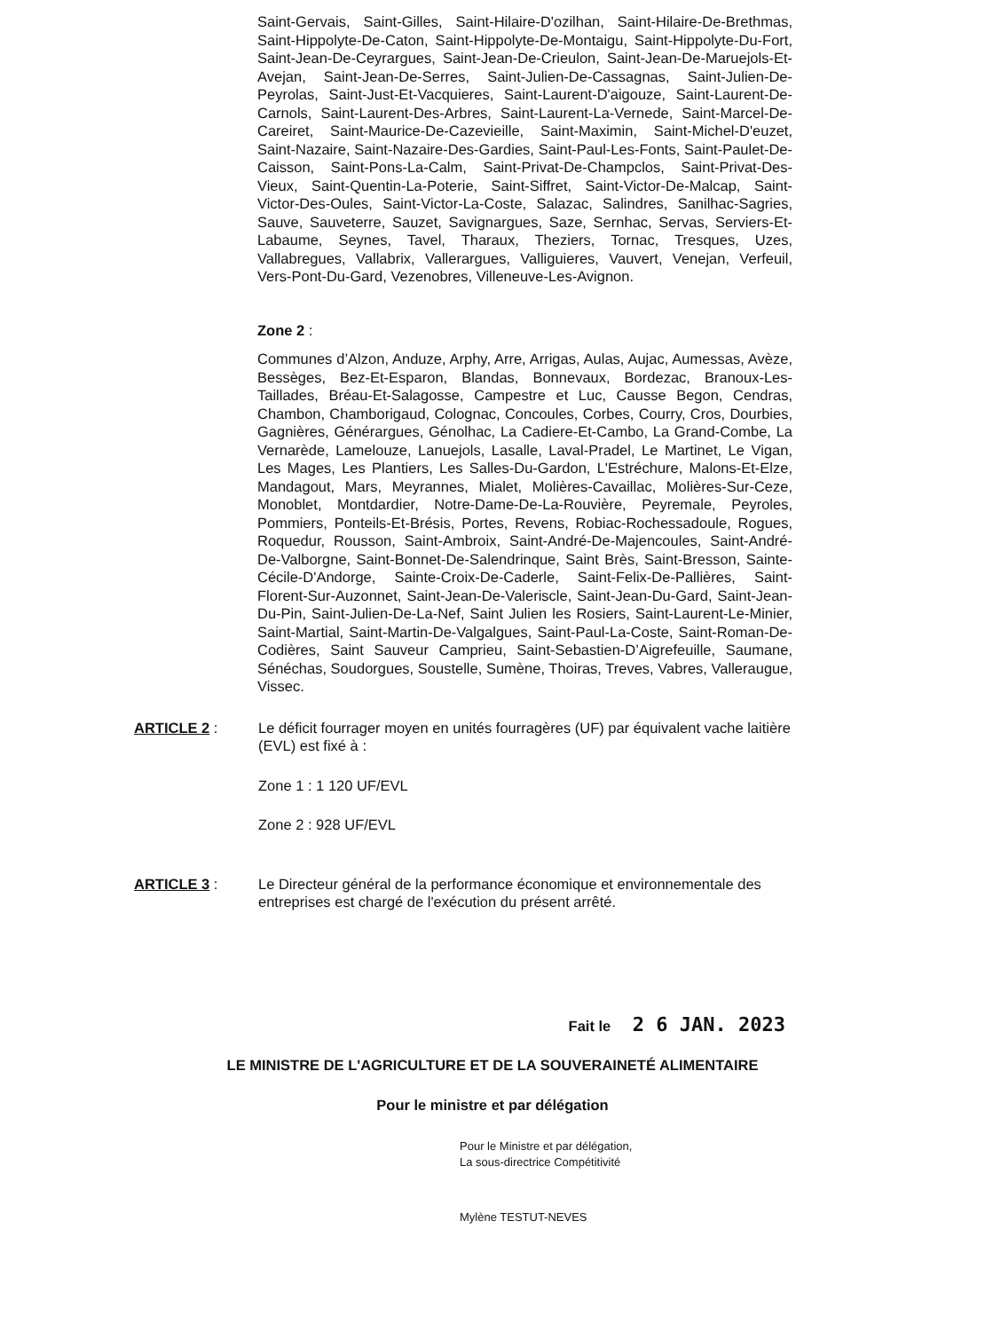Saint-Gervais, Saint-Gilles, Saint-Hilaire-D'ozilhan, Saint-Hilaire-De-Brethmas, Saint-Hippolyte-De-Caton, Saint-Hippolyte-De-Montaigu, Saint-Hippolyte-Du-Fort, Saint-Jean-De-Ceyrargues, Saint-Jean-De-Crieulon, Saint-Jean-De-Maruejols-Et-Avejan, Saint-Jean-De-Serres, Saint-Julien-De-Cassagnas, Saint-Julien-De-Peyrolas, Saint-Just-Et-Vacquieres, Saint-Laurent-D'aigouze, Saint-Laurent-De-Carnols, Saint-Laurent-Des-Arbres, Saint-Laurent-La-Vernede, Saint-Marcel-De-Careiret, Saint-Maurice-De-Cazevieille, Saint-Maximin, Saint-Michel-D'euzet, Saint-Nazaire, Saint-Nazaire-Des-Gardies, Saint-Paul-Les-Fonts, Saint-Paulet-De-Caisson, Saint-Pons-La-Calm, Saint-Privat-De-Champclos, Saint-Privat-Des-Vieux, Saint-Quentin-La-Poterie, Saint-Siffret, Saint-Victor-De-Malcap, Saint-Victor-Des-Oules, Saint-Victor-La-Coste, Salazac, Salindres, Sanilhac-Sagries, Sauve, Sauveterre, Sauzet, Savignargues, Saze, Sernhac, Servas, Serviers-Et-Labaume, Seynes, Tavel, Tharaux, Theziers, Tornac, Tresques, Uzes, Vallabregues, Vallabrix, Vallerargues, Valliguieres, Vauvert, Venejan, Verfeuil, Vers-Pont-Du-Gard, Vezenobres, Villeneuve-Les-Avignon.
Zone 2 :
Communes d’Alzon, Anduze, Arphy, Arre, Arrigas, Aulas, Aujac, Aumessas, Avèze, Bessèges, Bez-Et-Esparon, Blandas, Bonnevaux, Bordezac, Branoux-Les-Taillades, Bréau-Et-Salagosse, Campestre et Luc, Causse Begon, Cendras, Chambon, Chamborigaud, Colognac, Concoules, Corbes, Courry, Cros, Dourbies, Gagnières, Générargues, Génolhac, La Cadiere-Et-Cambo, La Grand-Combe, La Vernarède, Lamelouze, Lanuejols, Lasalle, Laval-Pradel, Le Martinet, Le Vigan, Les Mages, Les Plantiers, Les Salles-Du-Gardon, L'Estréchure, Malons-Et-Elze, Mandagout, Mars, Meyrannes, Mialet, Molières-Cavaillac, Molières-Sur-Ceze, Monoblet, Montdardier, Notre-Dame-De-La-Rouvière, Peyremale, Peyroles, Pommiers, Ponteils-Et-Brésis, Portes, Revens, Robiac-Rochessadoule, Rogues, Roquedur, Rousson, Saint-Ambroix, Saint-André-De-Majencoules, Saint-André-De-Valborgne, Saint-Bonnet-De-Salendrinque, Saint Brès, Saint-Bresson, Sainte-Cécile-D'Andorge, Sainte-Croix-De-Caderle, Saint-Felix-De-Pallières, Saint-Florent-Sur-Auzonnet, Saint-Jean-De-Valeriscle, Saint-Jean-Du-Gard, Saint-Jean-Du-Pin, Saint-Julien-De-La-Nef, Saint Julien les Rosiers, Saint-Laurent-Le-Minier, Saint-Martial, Saint-Martin-De-Valgalgues, Saint-Paul-La-Coste, Saint-Roman-De-Codières, Saint Sauveur Camprieu, Saint-Sebastien-D’Aigrefeuille, Saumane, Sénéchas, Soudorgues, Soustelle, Sumène, Thoiras, Treves, Vabres, Valleraugue, Vissec.
ARTICLE 2 : Le déficit fourrager moyen en unités fourragères (UF) par équivalent vache laitière (EVL) est fixé à :
Zone 1 : 1 120 UF/EVL
Zone 2 : 928 UF/EVL
ARTICLE 3 : Le Directeur général de la performance économique et environnementale des entreprises est chargé de l'exécution du présent arrêté.
Fait le 2 6 JAN. 2023
LE MINISTRE DE L'AGRICULTURE ET DE LA SOUVERAINETÉ ALIMENTAIRE
Pour le ministre et par délégation
Pour le Ministre et par délégation,
La sous-directrice Compétitivité
Mylène TESTUT-NEVES